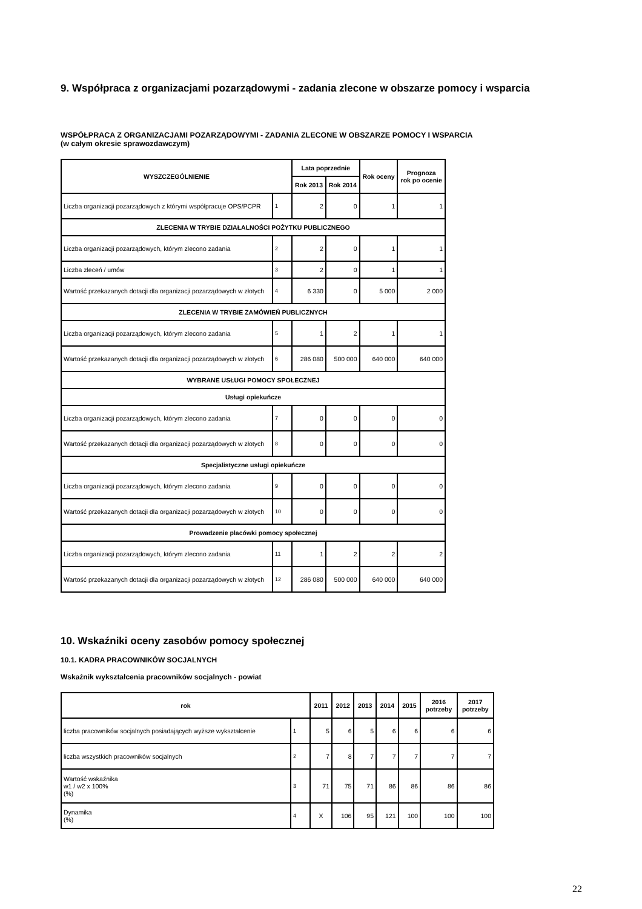9. Współpraca z organizacjami pozarządowymi - zadania zlecone w obszarze pomocy i wsparcia
WSPÓŁPRACA Z ORGANIZACJAMI POZARZĄDOWYMI - ZADANIA ZLECONE W OBSZARZE POMOCY I WSPARCIA
(w całym okresie sprawozdawczym)
| WYSZCZEGÓLNIENIE | | Lata poprzednie | | Rok oceny | Prognoza rok po ocenie |
| --- | --- | --- | --- | --- | --- |
| | | Rok 2013 | Rok 2014 | | |
| Liczba organizacji pozarządowych z którymi współpracuje OPS/PCPR | 1 | 2 | 0 | 1 | 1 |
| ZLECENIA W TRYBIE DZIAŁALNOŚCI POŻYTKU PUBLICZNEGO | | | | | |
| Liczba organizacji pozarządowych, którym zlecono zadania | 2 | 2 | 0 | 1 | 1 |
| Liczba zleceń / umów | 3 | 2 | 0 | 1 | 1 |
| Wartość przekazanych dotacji dla organizacji pozarządowych w złotych | 4 | 6 330 | 0 | 5 000 | 2 000 |
| ZLECENIA W TRYBIE ZAMÓWIEŃ PUBLICZNYCH | | | | | |
| Liczba organizacji pozarządowych, którym zlecono zadania | 5 | 1 | 2 | 1 | 1 |
| Wartość przekazanych dotacji dla organizacji pozarządowych w złotych | 6 | 286 080 | 500 000 | 640 000 | 640 000 |
| WYBRANE USŁUGI POMOCY SPOŁECZNEJ | | | | | |
| Usługi opiekuńcze | | | | | |
| Liczba organizacji pozarządowych, którym zlecono zadania | 7 | 0 | 0 | 0 | 0 |
| Wartość przekazanych dotacji dla organizacji pozarządowych w złotych | 8 | 0 | 0 | 0 | 0 |
| Specjalistyczne usługi opiekuńcze | | | | | |
| Liczba organizacji pozarządowych, którym zlecono zadania | 9 | 0 | 0 | 0 | 0 |
| Wartość przekazanych dotacji dla organizacji pozarządowych w złotych | 10 | 0 | 0 | 0 | 0 |
| Prowadzenie placówki pomocy społecznej | | | | | |
| Liczba organizacji pozarządowych, którym zlecono zadania | 11 | 1 | 2 | 2 | 2 |
| Wartość przekazanych dotacji dla organizacji pozarządowych w złotych | 12 | 286 080 | 500 000 | 640 000 | 640 000 |
10. Wskaźniki oceny zasobów pomocy społecznej
10.1. KADRA PRACOWNIKÓW SOCJALNYCH
Wskaźnik wykształcenia pracowników socjalnych - powiat
| rok | | 2011 | 2012 | 2013 | 2014 | 2015 | 2016 potrzeby | 2017 potrzeby |
| --- | --- | --- | --- | --- | --- | --- | --- | --- |
| liczba pracowników socjalnych posiadających wyższe wykształcenie | 1 | 5 | 6 | 5 | 6 | 6 | 6 | 6 |
| liczba wszystkich pracowników socjalnych | 2 | 7 | 8 | 7 | 7 | 7 | 7 | 7 |
| Wartość wskaźnika w1 / w2 x 100% (%) | 3 | 71 | 75 | 71 | 86 | 86 | 86 | 86 |
| Dynamika (%) | 4 | X | 106 | 95 | 121 | 100 | 100 | 100 |
22